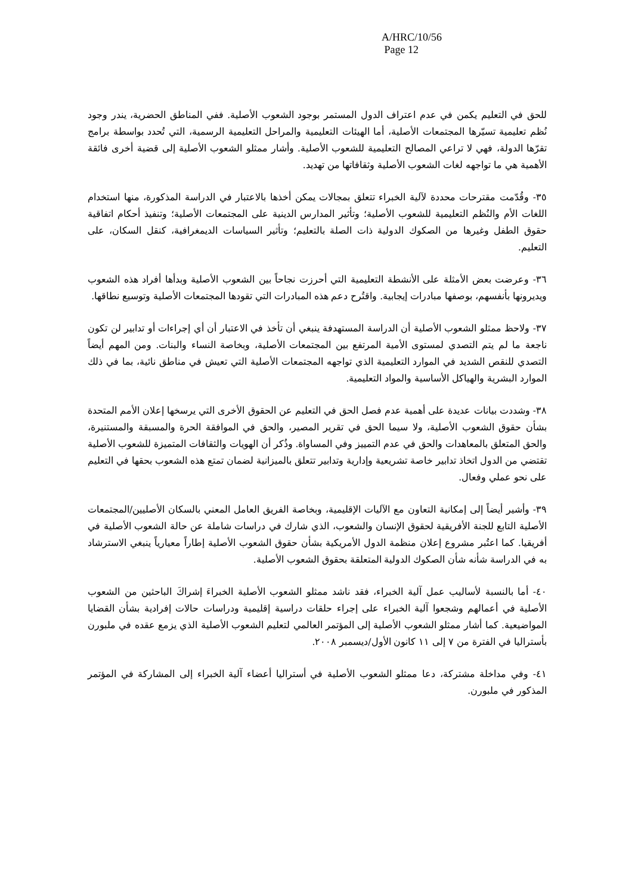A/HRC/10/56
Page 12
للحق في التعليم يكمن في عدم اعتراف الدول المستمر بوجود الشعوب الأصلية. ففي المناطق الحضرية، يندر وجود نُظم تعليمية تسيّرها المجتمعات الأصلية، أما الهيئات التعليمية والمراحل التعليمية الرسمية، التي تُحدد بواسطة برامج تقرّها الدولة، فهي لا تراعي المصالح التعليمية للشعوب الأصلية. وأشار ممثلو الشعوب الأصلية إلى قضية أخرى فائقة الأهمية هي ما تواجهه لغات الشعوب الأصلية وثقافاتها من تهديد.
٣٥- وقُدّمت مقترحات محددة لآلية الخبراء تتعلق بمجالات يمكن أخذها بالاعتبار في الدراسة المذكورة، منها استخدام اللغات الأم والنُظم التعليمية للشعوب الأصلية؛ وتأثير المدارس الدينية على المجتمعات الأصلية؛ وتنفيذ أحكام اتفاقية حقوق الطفل وغيرها من الصكوك الدولية ذات الصلة بالتعليم؛ وتأثير السياسات الديمغرافية، كنقل السكان، على التعليم.
٣٦- وعرضت بعض الأمثلة على الأنشطة التعليمية التي أحرزت نجاحاً بين الشعوب الأصلية وبدأها أفراد هذه الشعوب ويديرونها بأنفسهم، بوصفها مبادرات إيجابية. واقتُرح دعم هذه المبادرات التي تقودها المجتمعات الأصلية وتوسيع نطاقها.
٣٧- ولاحظ ممثلو الشعوب الأصلية أن الدراسة المستهدفة ينبغي أن تأخذ في الاعتبار أن أي إجراءات أو تدابير لن تكون ناجعة ما لم يتم التصدي لمستوى الأمية المرتفع بين المجتمعات الأصلية، وبخاصة النساء والبنات. ومن المهم أيضاً التصدي للنقص الشديد في الموارد التعليمية الذي تواجهه المجتمعات الأصلية التي تعيش في مناطق نائية، بما في ذلك الموارد البشرية والهياكل الأساسية والمواد التعليمية.
٣٨- وشددت بيانات عديدة على أهمية عدم فصل الحق في التعليم عن الحقوق الأخرى التي يرسخها إعلان الأمم المتحدة بشأن حقوق الشعوب الأصلية، ولا سيما الحق في تقرير المصير، والحق في الموافقة الحرة والمسبقة والمستنيرة، والحق المتعلق بالمعاهدات والحق في عدم التمييز وفي المساواة. وذُكر أن الهويات والثقافات المتميزة للشعوب الأصلية تقتضي من الدول اتخاذ تدابير خاصة تشريعية وإدارية وتدابير تتعلق بالميزانية لضمان تمتع هذه الشعوب بحقها في التعليم على نحو عملي وفعال.
٣٩- وأشير أيضاً إلى إمكانية التعاون مع الآليات الإقليمية، وبخاصة الفريق العامل المعني بالسكان الأصليين/المجتمعات الأصلية التابع للجنة الأفريقية لحقوق الإنسان والشعوب، الذي شارك في دراسات شاملة عن حالة الشعوب الأصلية في أفريقيا. كما اعتُبر مشروع إعلان منظمة الدول الأمريكية بشأن حقوق الشعوب الأصلية إطاراً معيارياً ينبغي الاسترشاد به في الدراسة شأنه شأن الصكوك الدولية المتعلقة بحقوق الشعوب الأصلية.
٤٠- أما بالنسبة لأساليب عمل آلية الخبراء، فقد ناشد ممثلو الشعوب الأصلية الخبراءَ إشراكَ الباحثين من الشعوب الأصلية في أعمالهم وشجعوا آلية الخبراء على إجراء حلقات دراسية إقليمية ودراسات حالات إفرادية بشأن القضايا المواضيعية. كما أشار ممثلو الشعوب الأصلية إلى المؤتمر العالمي لتعليم الشعوب الأصلية الذي يزمع عقده في ملبورن بأستراليا في الفترة من ٧ إلى ١١ كانون الأول/ديسمبر ٢٠٠٨.
٤١- وفي مداخلة مشتركة، دعا ممثلو الشعوب الأصلية في أستراليا أعضاء آلية الخبراء إلى المشاركة في المؤتمر المذكور في ملبورن.